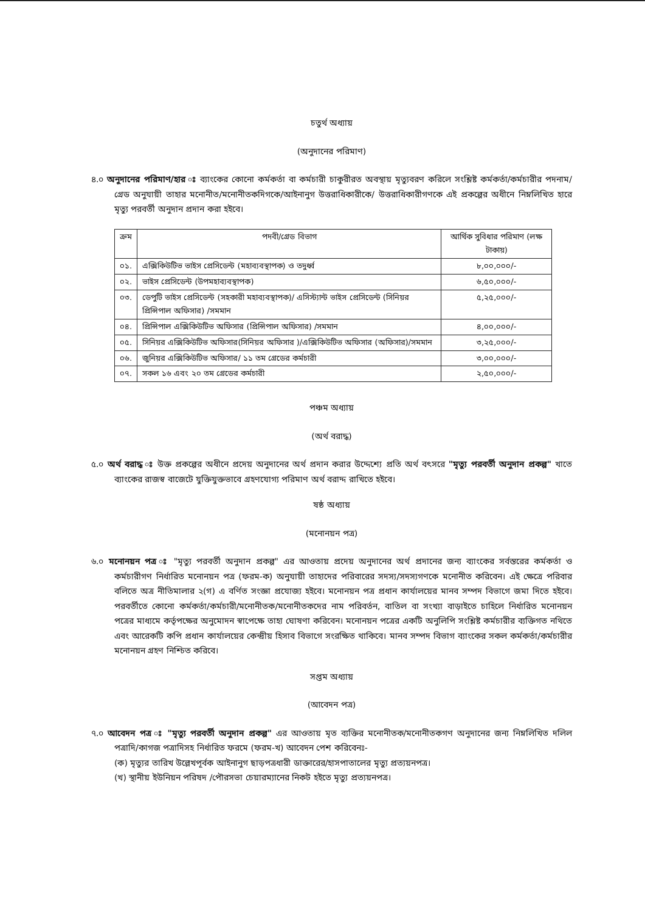চতুর্থ অধ্যায়
(অনুদানের পরিমাণ)
৪.০ অনুদানের পরিমাণ/হার ঃ ব্যাংকের কোনো কর্মকর্তা বা কর্মচারী চাকুরীরত অবস্থায় মৃত্যুবরণ করিলে সংশ্লিষ্ট কর্মকর্তা/কর্মচারীর পদনাম/গ্রেড অনুযায়ী তাহার মনোনীত/মনোনীতকদিগকে/আইনানুগ উত্তরাধিকারীকে/ উত্তরাধিকারীগণকে এই প্রকল্পের অধীনে নিম্নলিখিত হারে মৃত্যু পরবর্তী অনুদান প্রদান করা হইবে।
| ক্রম | পদবী/গ্রেড বিভাগ | আর্থিক সুবিধার পরিমাণ (লক্ষ টাকায়) |
| --- | --- | --- |
| ০১. | এক্সিকিউটিভ ভাইস প্রেসিডেন্ট (মহাব্যবস্থাপক) ও তদুর্ধ্ব | ৮,০০,০০০/- |
| ০২. | ভাইস প্রেসিডেন্ট (উপমহাব্যবস্থাপক) | ৬,৫০,০০০/- |
| ০৩. | ডেপুটি ভাইস প্রেসিডেন্ট (সহকারী মহাব্যবস্থাপক)/ এসিস্ট্যান্ট ভাইস প্রেসিডেন্ট (সিনিয়র প্রিন্সিপাল অফিসার) /সমমান | ৫,২৫,০০০/- |
| ০৪. | প্রিন্সিপাল এক্সিকিউটিভ অফিসার (প্রিন্সিপাল অফিসার) /সমমান | ৪,০০,০০০/- |
| ০৫. | সিনিয়র এক্সিকিউটিভ অফিসার(সিনিয়র অফিসার )/এক্সিকিউটিভ অফিসার (অফিসার)/সমমান | ৩,২৫,০০০/- |
| ০৬. | জুনিয়র এক্সিকিউটিভ অফিসার/ ১১ তম গ্রেডের কর্মচারী | ৩,০০,০০০/- |
| ০৭. | সকল ১৬ এবং ২০ তম গ্রেডের কর্মচারী | ২,৫০,০০০/- |
পঞ্চম অধ্যায়
(অর্থ বরাদ্ধ)
৫.০ অর্থ বরাদ্ধ ঃ উক্ত প্রকল্পের অধীনে প্রদেয় অনুদানের অর্থ প্রদান করার উদ্দেশ্যে প্রতি অর্থ বৎসরে "মৃত্যু পরবর্তী অনুদান প্রকল্প" খাতে ব্যাংকের রাজস্ব বাজেটে যুক্তিযুক্তভাবে গ্রহণযোগ্য পরিমাণ অর্থ বরাদ্দ রাখিতে হইবে।
ষষ্ঠ অধ্যায়
(মনোনয়ন পত্র)
৬.০ মনোনয়ন পত্র ঃ "মৃত্যু পরবর্তী অনুদান প্রকল্প" এর আওতায় প্রদেয় অনুদানের অর্থ প্রদানের জন্য ব্যাংকের সর্বস্তরের কর্মকর্তা ও কর্মচারীগণ নির্ধারিত মনোনয়ন পত্র (ফরম-ক) অনুযায়ী তাহাদের পরিবারের সদস্য/সদস্যগণকে মনোনীত করিবেন। এই ক্ষেত্রে পরিবার বলিতে অত্র নীতিমালার ২(গ) এ বর্ণিত সংজ্ঞা প্রযোজ্য হইবে। মনোনয়ন পত্র প্রধান কার্যালয়ের মানব সম্পদ বিভাগে জমা দিতে হইবে। পরবর্তীতে কোনো কর্মকর্তা/কর্মচারী/মনোনীতক/মনোনীতকদের নাম পরিবর্তন, বাতিল বা সংখ্যা বাড়াইতে চাহিলে নির্ধারিত মনোনয়ন পত্রের মাধ্যমে কর্তৃপক্ষের অনুমোদন স্বাপেক্ষে তাহা ঘোষণা করিবেন। মনোনয়ন পত্রের একটি অনুলিপি সংশ্লিষ্ট কর্মচারীর ব্যক্তিগত নথিতে এবং আরেকটি কপি প্রধান কার্যালয়ের কেন্দ্রীয় হিসাব বিভাগে সংরক্ষিত থাকিবে। মানব সম্পদ বিভাগ ব্যাংকের সকল কর্মকর্তা/কর্মচারীর মনোনয়ন গ্রহণ নিশ্চিত করিবে।
সপ্তম অধ্যায়
(আবেদন পত্র)
৭.০ আবেদন পত্র ঃ "মৃত্যু পরবর্তী অনুদান প্রকল্প" এর আওতায় মৃত ব্যক্তির মনোনীতক/মনোনীতকগণ অনুদানের জন্য নিম্নলিখিত দলিল পত্রাদি/কাগজ পত্রাদিসহ নির্ধারিত ফরমে (ফরম-খ) আবেদন পেশ করিবেনঃ-
(ক) মৃত্যুর তারিখ উল্লেখপূর্বক আইনানুগ ছাড়পত্রধারী ডাক্তারের/হাসপাতালের মৃত্যু প্রত্যয়নপত্র।
(খ) স্থানীয় ইউনিয়ন পরিষদ /পৌরসভা চেয়ারম্যানের নিকট হইতে মৃত্যু প্রত্যয়নপত্র।